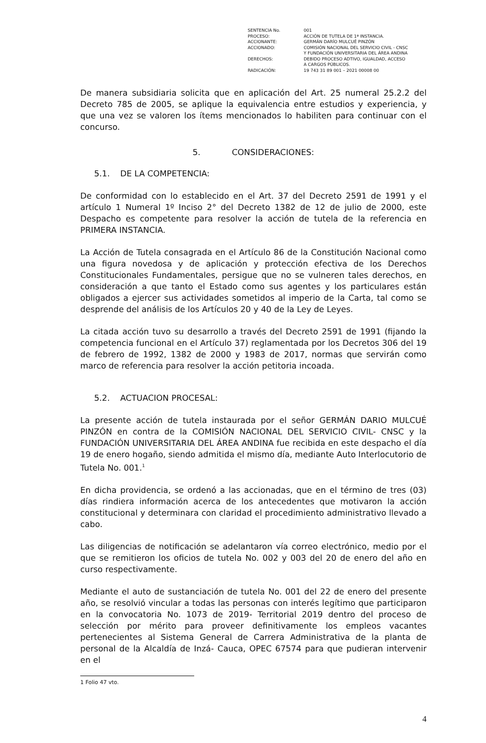| SENTENCIA No. | 001 |
| PROCESO: | ACCIÓN DE TUTELA DE 1ª INSTANCIA. |
| ACCIONANTE: | GERMÁN DARÍO MULCUÉ PINZÓN |
| ACCIONADO: | COMISIÓN NACIONAL DEL SERVICIO CIVIL - CNSC Y FUNDACIÓN UNIVERSITARIA DEL ÁREA ANDINA |
| DERECHOS: | DEBIDO PROCESO ADTIVO, IGUALDAD, ACCESO A CARGOS PÚBLICOS. |
| RADICACIÓN: | 19 743 31 89 001 – 2021 00008 00 |
De manera subsidiaria solicita que en aplicación del Art. 25 numeral 25.2.2 del Decreto 785 de 2005, se aplique la equivalencia entre estudios y experiencia, y que una vez se valoren los ítems mencionados lo habiliten para continuar con el concurso.
5. CONSIDERACIONES:
5.1. DE LA COMPETENCIA:
De conformidad con lo establecido en el Art. 37 del Decreto 2591 de 1991 y el artículo 1 Numeral 1º Inciso 2° del Decreto 1382 de 12 de julio de 2000, este Despacho es competente para resolver la acción de tutela de la referencia en PRIMERA INSTANCIA.
La Acción de Tutela consagrada en el Artículo 86 de la Constitución Nacional como una figura novedosa y de aplicación y protección efectiva de los Derechos Constitucionales Fundamentales, persigue que no se vulneren tales derechos, en consideración a que tanto el Estado como sus agentes y los particulares están obligados a ejercer sus actividades sometidos al imperio de la Carta, tal como se desprende del análisis de los Artículos 20 y 40 de la Ley de Leyes.
La citada acción tuvo su desarrollo a través del Decreto 2591 de 1991 (fijando la competencia funcional en el Artículo 37) reglamentada por los Decretos 306 del 19 de febrero de 1992, 1382 de 2000 y 1983 de 2017, normas que servirán como marco de referencia para resolver la acción petitoria incoada.
5.2. ACTUACION PROCESAL:
La presente acción de tutela instaurada por el señor GERMÁN DARIO MULCUÉ PINZÓN en contra de la COMISIÓN NACIONAL DEL SERVICIO CIVIL- CNSC y la FUNDACIÓN UNIVERSITARIA DEL ÁREA ANDINA fue recibida en este despacho el día 19 de enero hogaño, siendo admitida el mismo día, mediante Auto Interlocutorio de Tutela No. 001.<sup>1</sup>
En dicha providencia, se ordenó a las accionadas, que en el término de tres (03) días rindiera información acerca de los antecedentes que motivaron la acción constitucional y determinara con claridad el procedimiento administrativo llevado a cabo.
Las diligencias de notificación se adelantaron vía correo electrónico, medio por el que se remitieron los oficios de tutela No. 002 y 003 del 20 de enero del año en curso respectivamente.
Mediante el auto de sustanciación de tutela No. 001 del 22 de enero del presente año, se resolvió vincular a todas las personas con interés legítimo que participaron en la convocatoria No. 1073 de 2019- Territorial 2019 dentro del proceso de selección por mérito para proveer definitivamente los empleos vacantes pertenecientes al Sistema General de Carrera Administrativa de la planta de personal de la Alcaldía de Inzá- Cauca, OPEC 67574 para que pudieran intervenir en el
1 Folio 47 vto.
4